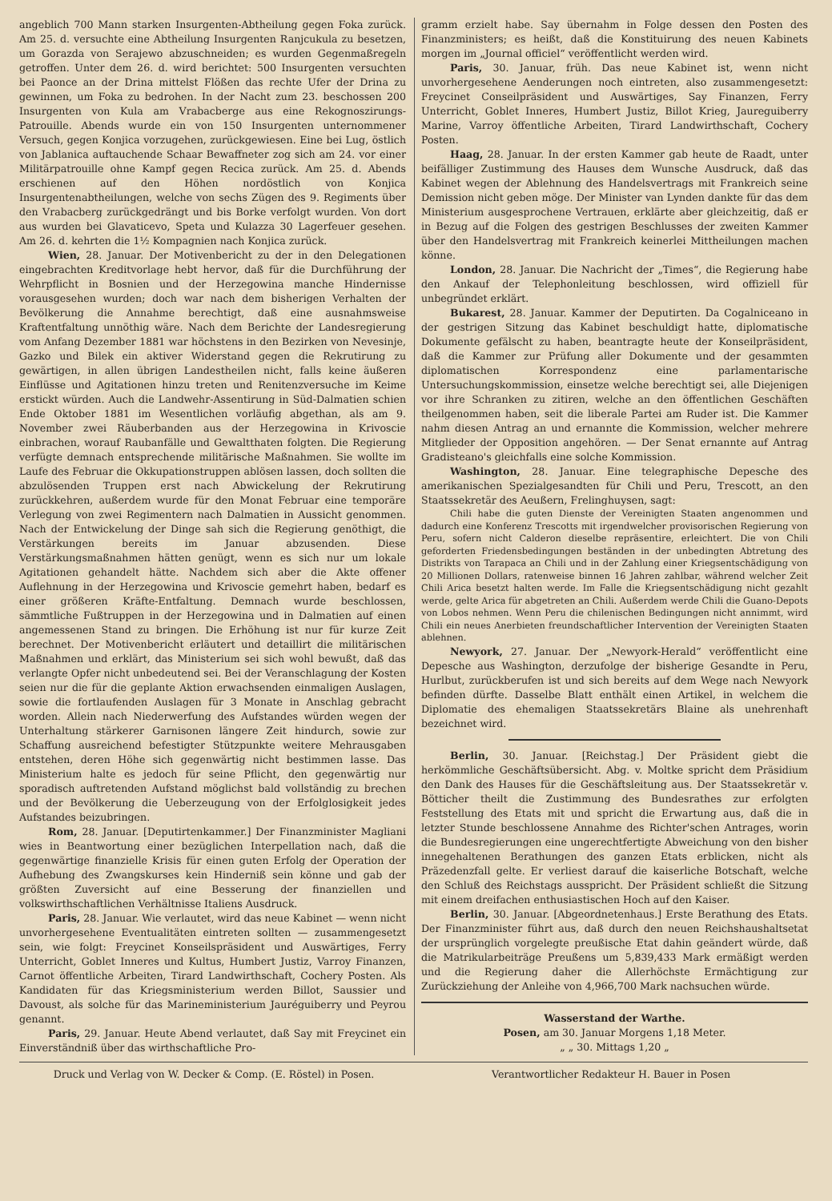angeblich 700 Mann starken Insurgenten-Abtheilung gegen Foka zurück. Am 25. d. versuchte eine Abtheilung Insurgenten Ranjcukula zu besetzen, um Gorazda von Serajewo abzuschneiden; es wurden Gegenmaßregeln getroffen. Unter dem 26. d. wird berichtet: 500 Insurgenten versuchten bei Paonce an der Drina mittelst Flößen das rechte Ufer der Drina zu gewinnen, um Foka zu bedrohen. In der Nacht zum 23. beschossen 200 Insurgenten von Kula am Vrabacberge aus eine Rekognoszirungs-Patrouille. Abends wurde ein von 150 Insurgenten unternommener Versuch, gegen Konjica vorzugehen, zurückgewiesen. Eine bei Lug, östlich von Jablanica auftauchende Schaar Bewaffneter zog sich am 24. vor einer Militärpatrouille ohne Kampf gegen Recica zurück. Am 25. d. Abends erschienen auf den Höhen nordöstlich von Konjica Insurgentenabtheilungen, welche von sechs Zügen des 9. Regiments über den Vrabacberg zurückgedrängt und bis Borke verfolgt wurden. Von dort aus wurden bei Glavaticevo, Speta und Kulazza 30 Lagerfeuer gesehen. Am 26. d. kehrten die 1½ Kompagnien nach Konjica zurück.
Wien, 28. Januar. Der Motivenbericht zu der in den Delegationen eingebrachten Kreditvorlage hebt hervor, daß für die Durchführung der Wehrpflicht in Bosnien und der Herzegowina manche Hindernisse vorausgesehen wurden; doch war nach dem bisherigen Verhalten der Bevölkerung die Annahme berechtigt, daß eine ausnahmsweise Kraftentfaltung unnöthig wäre. Nach dem Berichte der Landesregierung vom Anfang Dezember 1881 war höchstens in den Bezirken von Nevesinje, Gazko und Bilek ein aktiver Widerstand gegen die Rekrutirung zu gewärtigen, in allen übrigen Landestheilen nicht, falls keine äußeren Einflüsse und Agitationen hinzu treten und Renitenzversuche im Keime erstickt würden. Auch die Landwehr-Assentirung in Süd-Dalmatien schien Ende Oktober 1881 im Wesentlichen vorläufig abgethan, als am 9. November zwei Räuberbanden aus der Herzegowina in Krivoscie einbrachen, worauf Raubanfälle und Gewaltthaten folgten. Die Regierung verfügte demnach entsprechende militärische Maßnahmen. Sie wollte im Laufe des Februar die Okkupationstruppen ablösen lassen, doch sollten die abzulösenden Truppen erst nach Abwickelung der Rekrutirung zurückkehren, außerdem wurde für den Monat Februar eine temporäre Verlegung von zwei Regimentern nach Dalmatien in Aussicht genommen. Nach der Entwickelung der Dinge sah sich die Regierung genöthigt, die Verstärkungen bereits im Januar abzusenden. Diese Verstärkungsmaßnahmen hätten genügt, wenn es sich nur um lokale Agitationen gehandelt hätte. Nachdem sich aber die Akte offener Auflehnung in der Herzegowina und Krivoscie gemehrt haben, bedarf es einer größeren Kräfte-Entfaltung. Demnach wurde beschlossen, sämmtliche Fußtruppen in der Herzegowina und in Dalmatien auf einen angemessenen Stand zu bringen. Die Erhöhung ist nur für kurze Zeit berechnet. Der Motivenbericht erläutert und detaillirt die militärischen Maßnahmen und erklärt, das Ministerium sei sich wohl bewußt, daß das verlangte Opfer nicht unbedeutend sei. Bei der Veranschlagung der Kosten seien nur die für die geplante Aktion erwachsenden einmaligen Auslagen, sowie die fortlaufenden Auslagen für 3 Monate in Anschlag gebracht worden. Allein nach Niederwerfung des Aufstandes würden wegen der Unterhaltung stärkerer Garnisonen längere Zeit hindurch, sowie zur Schaffung ausreichend befestigter Stützpunkte weitere Mehrausgaben entstehen, deren Höhe sich gegenwärtig nicht bestimmen lasse. Das Ministerium halte es jedoch für seine Pflicht, den gegenwärtig nur sporadisch auftretenden Aufstand möglichst bald vollständig zu brechen und der Bevölkerung die Ueberzeugung von der Erfolglosigkeit jedes Aufstandes beizubringen.
Rom, 28. Januar. [Deputirtenkammer.] Der Finanzminister Magliani wies in Beantwortung einer bezüglichen Interpellation nach, daß die gegenwärtige finanzielle Krisis für einen guten Erfolg der Operation der Aufhebung des Zwangskurses kein Hinderniß sein könne und gab der größten Zuversicht auf eine Besserung der finanziellen und volkswirthschaftlichen Verhältnisse Italiens Ausdruck.
Paris, 28. Januar. Wie verlautet, wird das neue Kabinet — wenn nicht unvorhergesehene Eventualitäten eintreten sollten — zusammengesetzt sein, wie folgt: Freycinet Konseilspräsident und Auswärtiges, Ferry Unterricht, Goblet Inneres und Kultus, Humbert Justiz, Varroy Finanzen, Carnot öffentliche Arbeiten, Tirard Landwirthschaft, Cochery Posten. Als Kandidaten für das Kriegsministerium werden Billot, Saussier und Davoust, als solche für das Marineministerium Jauréguiberry und Peyrou genannt.
Paris, 29. Januar. Heute Abend verlautet, daß Say mit Freycinet ein Einverständniß über das wirthschaftliche Pro-
gramm erzielt habe. Say übernahm in Folge dessen den Posten des Finanzministers; es heißt, daß die Konstituirung des neuen Kabinets morgen im „Journal officiel“ veröffentlicht werden wird.
Paris, 30. Januar, früh. Das neue Kabinet ist, wenn nicht unvorhergesehene Aenderungen noch eintreten, also zusammengesetzt: Freycinet Conseilpräsident und Auswärtiges, Say Finanzen, Ferry Unterricht, Goblet Inneres, Humbert Justiz, Billot Krieg, Jaureguiberry Marine, Varroy öffentliche Arbeiten, Tirard Landwirthschaft, Cochery Posten.
Haag, 28. Januar. In der ersten Kammer gab heute de Raadt, unter beifälliger Zustimmung des Hauses dem Wunsche Ausdruck, daß das Kabinet wegen der Ablehnung des Handelsvertrags mit Frankreich seine Demission nicht geben möge. Der Minister van Lynden dankte für das dem Ministerium ausgesprochene Vertrauen, erklärte aber gleichzeitig, daß er in Bezug auf die Folgen des gestrigen Beschlusses der zweiten Kammer über den Handelsvertrag mit Frankreich keinerlei Mittheilungen machen könne.
London, 28. Januar. Die Nachricht der „Times“, die Regierung habe den Ankauf der Telephonleitung beschlossen, wird offiziell für unbegründet erklärt.
Bukarest, 28. Januar. Kammer der Deputirten. Da Cogalniceano in der gestrigen Sitzung das Kabinet beschuldigt hatte, diplomatische Dokumente gefälscht zu haben, beantragte heute der Konseilpräsident, daß die Kammer zur Prüfung aller Dokumente und der gesammten diplomatischen Korrespondenz eine parlamentarische Untersuchungskommission, einsetze welche berechtigt sei, alle Diejenigen vor ihre Schranken zu zitiren, welche an den öffentlichen Geschäften theilgenommen haben, seit die liberale Partei am Ruder ist. Die Kammer nahm diesen Antrag an und ernannte die Kommission, welcher mehrere Mitglieder der Opposition angehören. — Der Senat ernannte auf Antrag Gradisteano's gleichfalls eine solche Kommission.
Washington, 28. Januar. Eine telegraphische Depesche des amerikanischen Spezialgesandten für Chili und Peru, Trescott, an den Staatssekretär des Aeußern, Frelinghuysen, sagt:
Chili habe die guten Dienste der Vereinigten Staaten angenommen und dadurch eine Konferenz Trescotts mit irgendwelcher provisorischen Regierung von Peru, sofern nicht Calderon dieselbe repräsentire, erleichtert. Die von Chili geforderten Friedensbedingungen beständen in der unbedingten Abtretung des Distrikts von Tarapaca an Chili und in der Zahlung einer Kriegsentschädigung von 20 Millionen Dollars, ratenweise binnen 16 Jahren zahlbar, während welcher Zeit Chili Arica besetzt halten werde. Im Falle die Kriegsentschädigung nicht gezahlt werde, gelte Arica für abgetreten an Chili. Außerdem werde Chili die Guano-Depots von Lobos nehmen. Wenn Peru die chilenischen Bedingungen nicht annimmt, wird Chili ein neues Anerbieten freundschaftlicher Intervention der Vereinigten Staaten ablehnen.
Newyork, 27. Januar. Der „Newyork-Herald“ veröffentlicht eine Depesche aus Washington, derzufolge der bisherige Gesandte in Peru, Hurlbut, zurückberufen ist und sich bereits auf dem Wege nach Newyork befinden dürfte. Dasselbe Blatt enthält einen Artikel, in welchem die Diplomatie des ehemaligen Staatssekretärs Blaine als unehrenhaft bezeichnet wird.
Berlin, 30. Januar. [Reichstag.] Der Präsident giebt die herkömmliche Geschäftsübersicht. Abg. v. Moltke spricht dem Präsidium den Dank des Hauses für die Geschäftsleitung aus. Der Staatssekretär v. Bötticher theilt die Zustimmung des Bundesrathes zur erfolgten Feststellung des Etats mit und spricht die Erwartung aus, daß die in letzter Stunde beschlossene Annahme des Richter'schen Antrages, worin die Bundesregierungen eine ungerechtfertigte Abweichung von den bisher innegehaltenen Berathungen des ganzen Etats erblicken, nicht als Präzedenzfall gelte. Er verliest darauf die kaiserliche Botschaft, welche den Schluß des Reichstags ausspricht. Der Präsident schließt die Sitzung mit einem dreifachen enthusiastischen Hoch auf den Kaiser.
Berlin, 30. Januar. [Abgeordnetenhaus.] Erste Berathung des Etats. Der Finanzminister führt aus, daß durch den neuen Reichshaushaltsetat der ursprünglich vorgelegte preußische Etat dahin geändert würde, daß die Matrikularbeiträge Preußens um 5,839,433 Mark ermäßigt werden und die Regierung daher die Allerhöchste Ermächtigung zur Zurückziehung der Anleihe von 4,966,700 Mark nachsuchen würde.
Wasserstand der Warthe.
Posen, am 30. Januar Morgens 1,18 Meter.
„ „ 30. Mittags 1,20 „
Druck und Verlag von W. Decker & Comp. (E. Röstel) in Posen. Verantwortlicher Redakteur H. Bauer in Posen